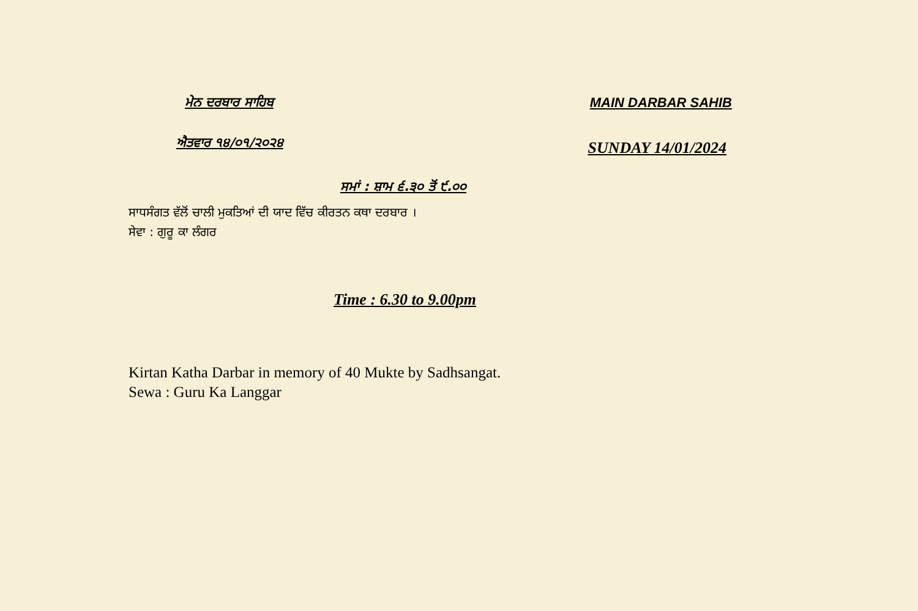ਮੇਨ ਦਰਬਾਰ ਸਾਹਿਬ MAIN DARBAR SAHIB
ਐਤਵਾਰ ੧੪/੦੧/੨੦੨੪
SUNDAY 14/01/2024
ਸਮਾਂ : ਸ਼ਾਮ ੬.੩੦ ਤੋਂ ੯.੦੦
ਸਾਧਸੰਗਤ ਵੱਲੋਂ ਚਾਲੀ ਮੁਕਤਿਆਂ ਦੀ ਯਾਦ ਵਿੱਚ ਕੀਰਤਨ ਕਥਾ ਦਰਬਾਰ ।
ਸੇਵਾ : ਗੁਰੂ ਕਾ ਲੰਗਰ
Time : 6.30 to 9.00pm
Kirtan Katha Darbar in memory of 40 Mukte by Sadhsangat.
Sewa : Guru Ka Langgar